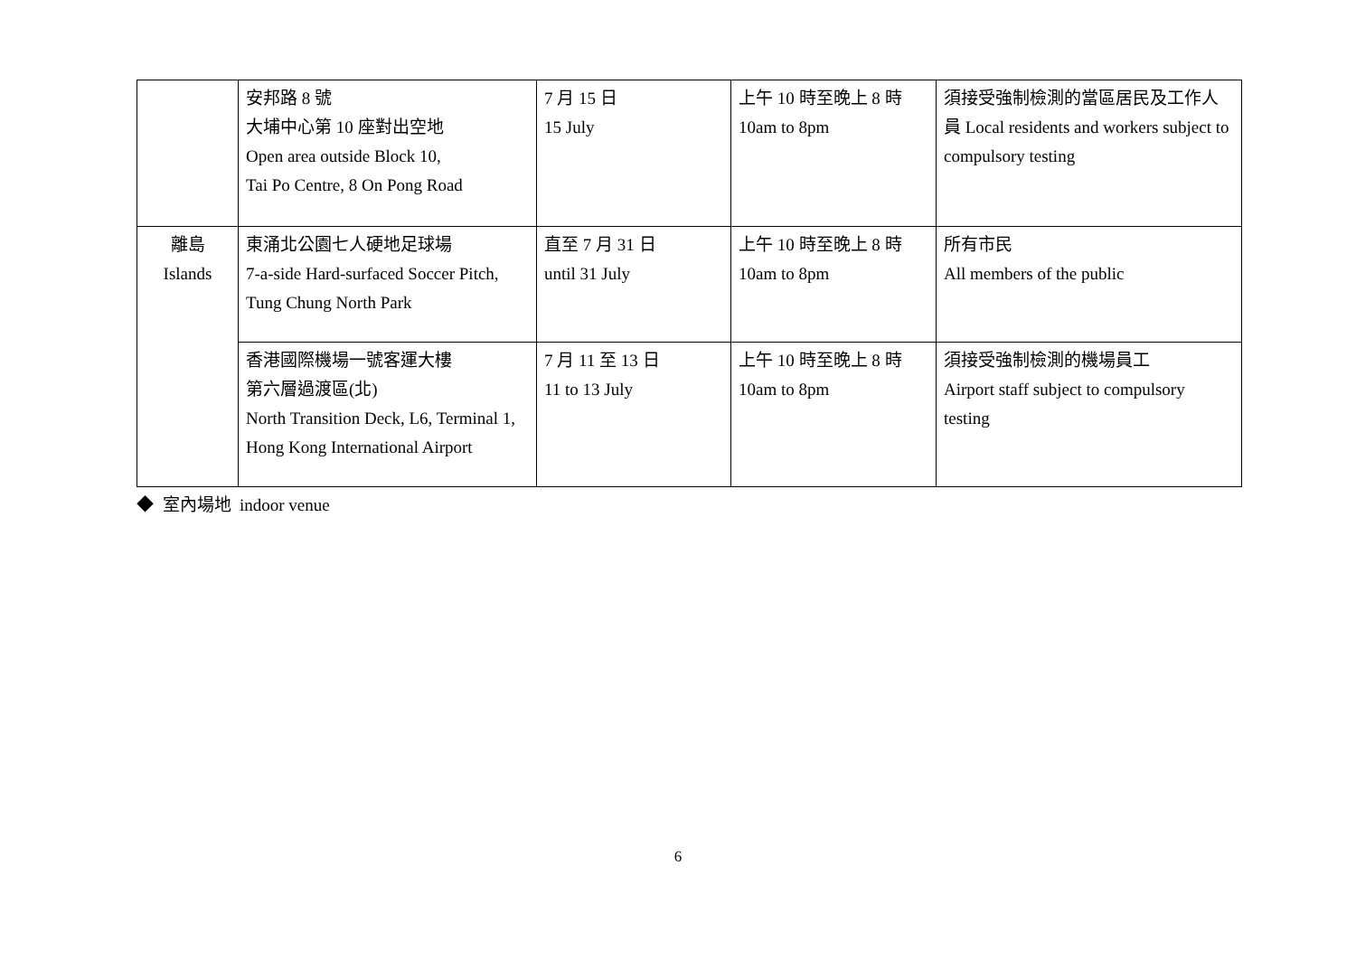| | 安邦路 8 號 大埔中心第 10 座對出空地 Open area outside Block 10, Tai Po Centre, 8 On Pong Road | 7 月 15 日 15 July | 上午 10 時至晚上 8 時 10am to 8pm | 須接受強制檢測的當區居民及工作人員 Local residents and workers subject to compulsory testing |
| 離島 Islands | 東涌北公園七人硬地足球場 7-a-side Hard-surfaced Soccer Pitch, Tung Chung North Park | 直至 7 月 31 日 until 31 July | 上午 10 時至晚上 8 時 10am to 8pm | 所有市民 All members of the public |
| | 香港國際機場一號客運大樓 第六層過渡區(北) North Transition Deck, L6, Terminal 1, Hong Kong International Airport | 7 月 11 至 13 日 11 to 13 July | 上午 10 時至晚上 8 時 10am to 8pm | 須接受強制檢測的機場員工 Airport staff subject to compulsory testing |
◆ 室內場地 indoor venue
6